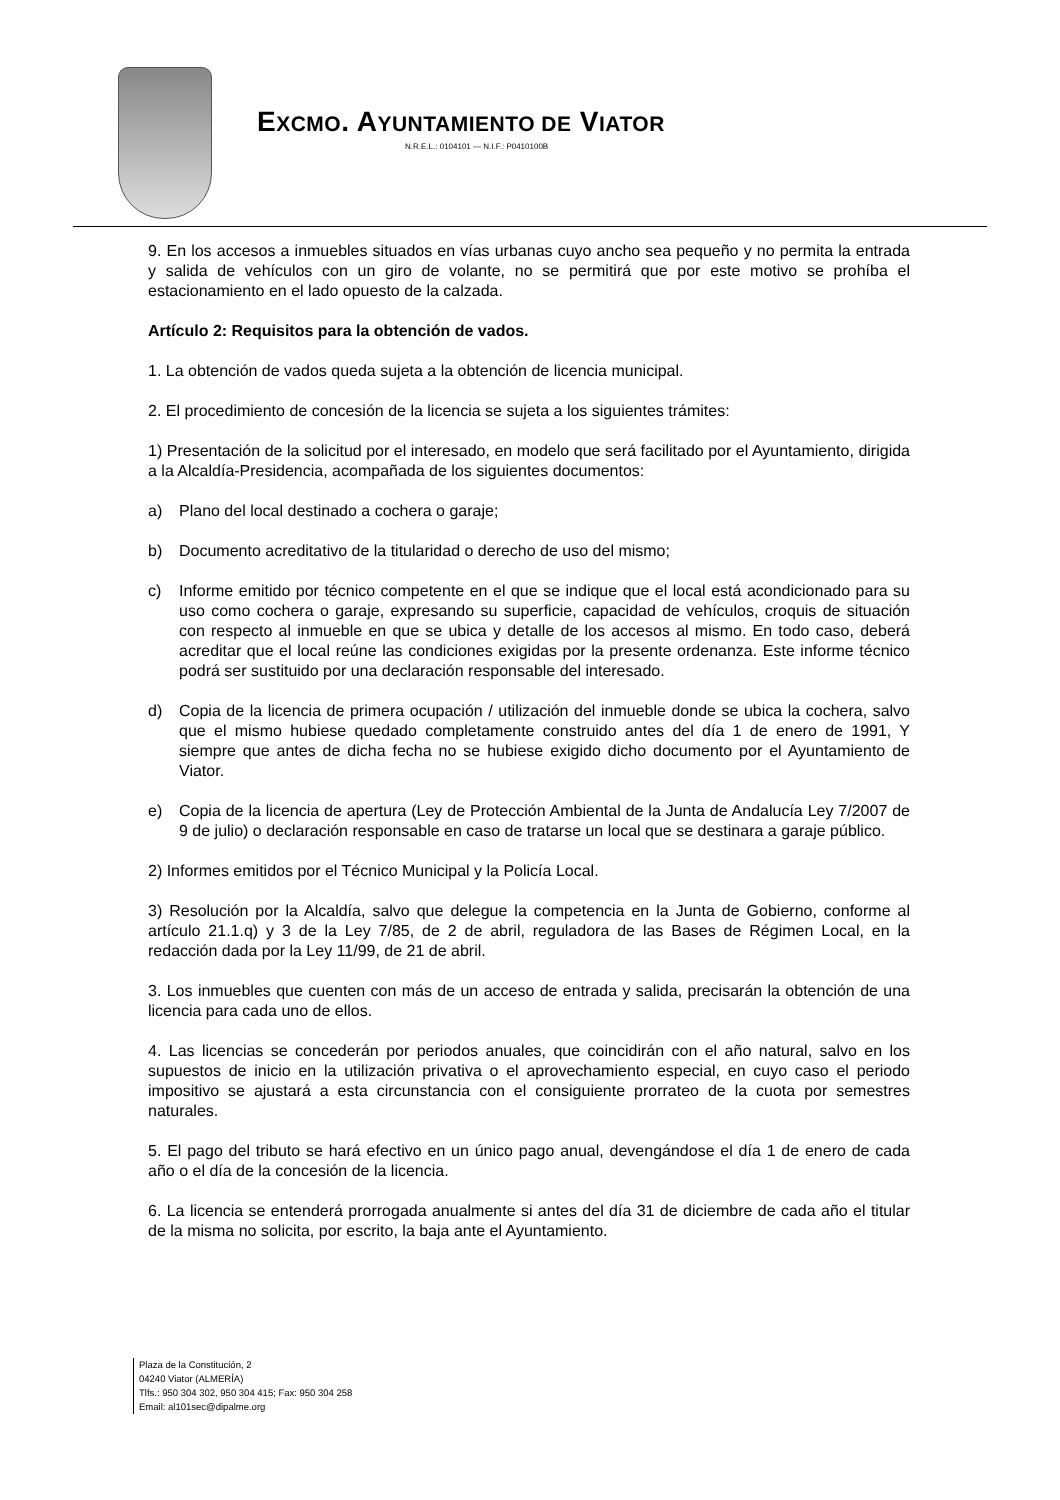EXCMO. AYUNTAMIENTO DE VIATOR
N.R.E.L.: 0104101 — N.I.F.: P0410100B
9. En los accesos a inmuebles situados en vías urbanas cuyo ancho sea pequeño y no permita la entrada y salida de vehículos con un giro de volante, no se permitirá que por este motivo se prohíba el estacionamiento en el lado opuesto de la calzada.
Artículo 2: Requisitos para la obtención de vados.
1. La obtención de vados queda sujeta a la obtención de licencia municipal.
2. El procedimiento de concesión de la licencia se sujeta a los siguientes trámites:
1) Presentación de la solicitud por el interesado, en modelo que será facilitado por el Ayuntamiento, dirigida a la Alcaldía-Presidencia, acompañada de los siguientes documentos:
a) Plano del local destinado a cochera o garaje;
b) Documento acreditativo de la titularidad o derecho de uso del mismo;
c) Informe emitido por técnico competente en el que se indique que el local está acondicionado para su uso como cochera o garaje, expresando su superficie, capacidad de vehículos, croquis de situación con respecto al inmueble en que se ubica y detalle de los accesos al mismo. En todo caso, deberá acreditar que el local reúne las condiciones exigidas por la presente ordenanza. Este informe técnico podrá ser sustituido por una declaración responsable del interesado.
d) Copia de la licencia de primera ocupación / utilización del inmueble donde se ubica la cochera, salvo que el mismo hubiese quedado completamente construido antes del día 1 de enero de 1991, Y siempre que antes de dicha fecha no se hubiese exigido dicho documento por el Ayuntamiento de Viator.
e) Copia de la licencia de apertura (Ley de Protección Ambiental de la Junta de Andalucía Ley 7/2007 de 9 de julio) o declaración responsable en caso de tratarse un local que se destinara a garaje público.
2) Informes emitidos por el Técnico Municipal y la Policía Local.
3) Resolución por la Alcaldía, salvo que delegue la competencia en la Junta de Gobierno, conforme al artículo 21.1.q) y 3 de la Ley 7/85, de 2 de abril, reguladora de las Bases de Régimen Local, en la redacción dada por la Ley 11/99, de 21 de abril.
3. Los inmuebles que cuenten con más de un acceso de entrada y salida, precisarán la obtención de una licencia para cada uno de ellos.
4. Las licencias se concederán por periodos anuales, que coincidirán con el año natural, salvo en los supuestos de inicio en la utilización privativa o el aprovechamiento especial, en cuyo caso el periodo impositivo se ajustará a esta circunstancia con el consiguiente prorrateo de la cuota por semestres naturales.
5. El pago del tributo se hará efectivo en un único pago anual, devengándose el día 1 de enero de cada año o el día de la concesión de la licencia.
6. La licencia se entenderá prorrogada anualmente si antes del día 31 de diciembre de cada año el titular de la misma no solicita, por escrito, la baja ante el Ayuntamiento.
Plaza de la Constitución, 2
04240 Viator (ALMERÍA)
Tlfs.: 950 304 302, 950 304 415; Fax: 950 304 258
Email: al101sec@dipalme.org